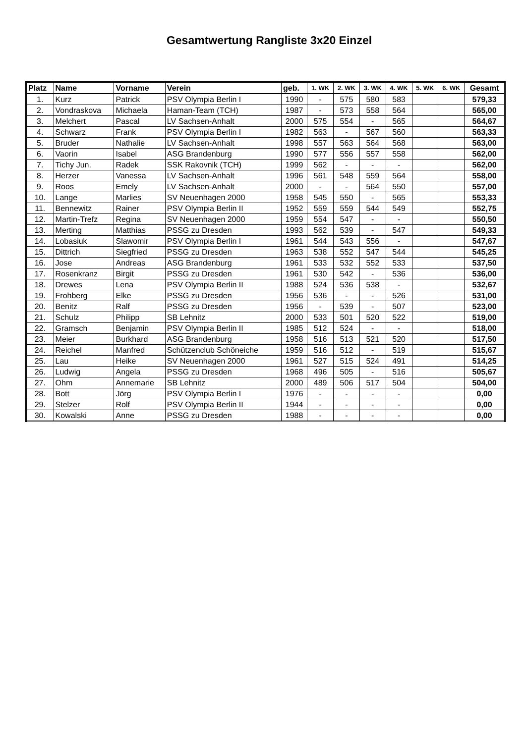Gesamtwertung Rangliste 3x20 Einzel
| Platz | Name | Vorname | Verein | geb. | 1. WK | 2. WK | 3. WK | 4. WK | 5. WK | 6. WK | Gesamt |
| --- | --- | --- | --- | --- | --- | --- | --- | --- | --- | --- | --- |
| 1. | Kurz | Patrick | PSV Olympia Berlin I | 1990 | - | 575 | 580 | 583 | | | 579,33 |
| 2. | Vondraskova | Michaela | Haman-Team (TCH) | 1987 | - | 573 | 558 | 564 | | | 565,00 |
| 3. | Melchert | Pascal | LV Sachsen-Anhalt | 2000 | 575 | 554 | - | 565 | | | 564,67 |
| 4. | Schwarz | Frank | PSV Olympia Berlin I | 1982 | 563 | - | 567 | 560 | | | 563,33 |
| 5. | Bruder | Nathalie | LV Sachsen-Anhalt | 1998 | 557 | 563 | 564 | 568 | | | 563,00 |
| 6. | Vaorin | Isabel | ASG Brandenburg | 1990 | 577 | 556 | 557 | 558 | | | 562,00 |
| 7. | Tichy Jun. | Radek | SSK Rakovnik (TCH) | 1999 | 562 | - | - | - | | | 562,00 |
| 8. | Herzer | Vanessa | LV Sachsen-Anhalt | 1996 | 561 | 548 | 559 | 564 | | | 558,00 |
| 9. | Roos | Emely | LV Sachsen-Anhalt | 2000 | - | - | 564 | 550 | | | 557,00 |
| 10. | Lange | Marlies | SV Neuenhagen 2000 | 1958 | 545 | 550 | - | 565 | | | 553,33 |
| 11. | Bennewitz | Rainer | PSV Olympia Berlin II | 1952 | 559 | 559 | 544 | 549 | | | 552,75 |
| 12. | Martin-Trefz | Regina | SV Neuenhagen 2000 | 1959 | 554 | 547 | - | - | | | 550,50 |
| 13. | Merting | Matthias | PSSG zu Dresden | 1993 | 562 | 539 | - | 547 | | | 549,33 |
| 14. | Lobasiuk | Slawomir | PSV Olympia Berlin I | 1961 | 544 | 543 | 556 | - | | | 547,67 |
| 15. | Dittrich | Siegfried | PSSG zu Dresden | 1963 | 538 | 552 | 547 | 544 | | | 545,25 |
| 16. | Jose | Andreas | ASG Brandenburg | 1961 | 533 | 532 | 552 | 533 | | | 537,50 |
| 17. | Rosenkranz | Birgit | PSSG zu Dresden | 1961 | 530 | 542 | - | 536 | | | 536,00 |
| 18. | Drewes | Lena | PSV Olympia Berlin II | 1988 | 524 | 536 | 538 | - | | | 532,67 |
| 19. | Frohberg | Elke | PSSG zu Dresden | 1956 | 536 | - | - | 526 | | | 531,00 |
| 20. | Benitz | Ralf | PSSG zu Dresden | 1956 | - | 539 | - | 507 | | | 523,00 |
| 21. | Schulz | Philipp | SB Lehnitz | 2000 | 533 | 501 | 520 | 522 | | | 519,00 |
| 22. | Gramsch | Benjamin | PSV Olympia Berlin II | 1985 | 512 | 524 | - | - | | | 518,00 |
| 23. | Meier | Burkhard | ASG Brandenburg | 1958 | 516 | 513 | 521 | 520 | | | 517,50 |
| 24. | Reichel | Manfred | Schützenclub Schöneiche | 1959 | 516 | 512 | - | 519 | | | 515,67 |
| 25. | Lau | Heike | SV Neuenhagen 2000 | 1961 | 527 | 515 | 524 | 491 | | | 514,25 |
| 26. | Ludwig | Angela | PSSG zu Dresden | 1968 | 496 | 505 | - | 516 | | | 505,67 |
| 27. | Ohm | Annemarie | SB Lehnitz | 2000 | 489 | 506 | 517 | 504 | | | 504,00 |
| 28. | Bott | Jörg | PSV Olympia Berlin I | 1976 | - | - | - | - | | | 0,00 |
| 29. | Stelzer | Rolf | PSV Olympia Berlin II | 1944 | - | - | - | - | | | 0,00 |
| 30. | Kowalski | Anne | PSSG zu Dresden | 1988 | - | - | - | - | | | 0,00 |